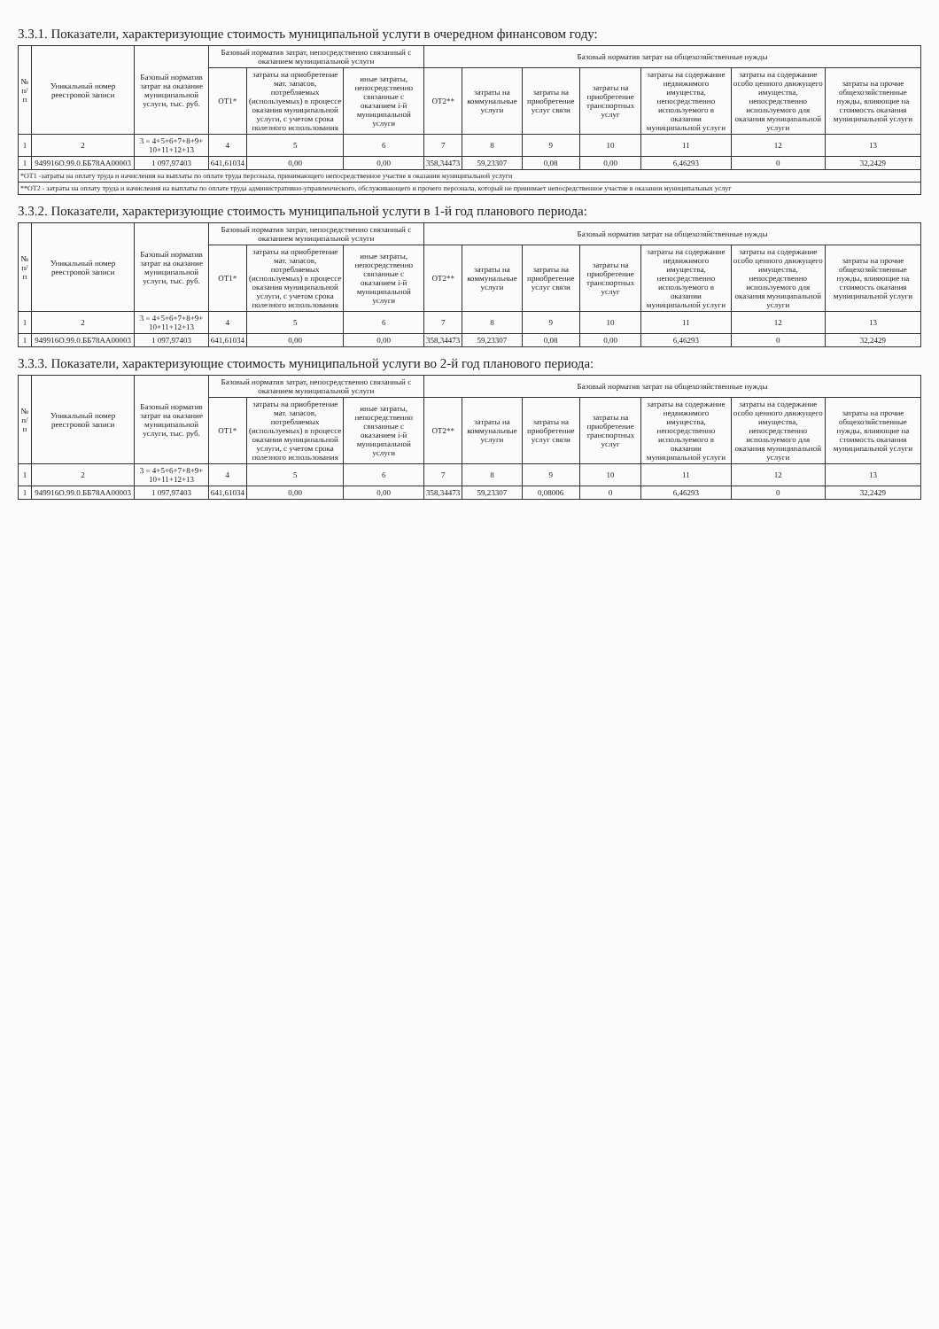3.3.1. Показатели, характеризующие стоимость муниципальной услуги в очередном финансовом году:
| № п/п | Уникальный номер реестровой записи | Базовый норматив затрат на оказание муниципальной услуги, тыс. руб. | Базовый норматив затрат, непосредственно связанный с оказанием муниципальной услуги | | | Базовый норматив затрат на общехозяйственные нужды | | | | | | |
| --- | --- | --- | --- | --- | --- | --- | --- | --- | --- | --- | --- | --- |
| | | | ОТ1* | затраты на приобретение мат. запасов, потребляемых (используемых) в процессе оказания муниципальной услуги, с учетом срока полезного использования | иные затраты, непосредственно связанные с оказанием i-й муниципальной услуги | ОТ2** | затраты на коммунальные услуги | затраты на приобретение услуг связи | затраты на приобретение транспортных услуг | затраты на содержание недвижимого имущества, непосредственно используемого в оказании муниципальной услуги | затраты на содержание особо ценного движущего имущества, непосредственно используемого для оказания муниципальной услуги | затраты на прочие общехозяйственные нужды, влияющие на стоимость оказания муниципальной услуги |
| 1 | 2 | 3 = 4+5+6+7+8+9+ 10+11+12+13 | 4 | 5 | 6 | 7 | 8 | 9 | 10 | 11 | 12 | 13 |
| 1 | 949916О.99.0.ББ78АА00003 | 1 097,97403 | 641,61034 | 0,00 | 0,00 | 358,34473 | 59,23307 | 0,08 | 0,00 | 6,46293 | 0 | 32,2429 |
*ОТ1 -затраты на оплату труда и начисления на выплаты по оплате труда персонала, принимающего непосредственное участие в оказании муниципальной услуги
**ОТ2 - затраты на оплату труда и начисления на выплаты по оплате труда административно-управленческого, обслуживающего и прочего персонала, который не принимает непосредственное участие в оказании муниципальных услуг
3.3.2. Показатели, характеризующие стоимость муниципальной услуги в 1-й год планового периода:
| № п/п | Уникальный номер реестровой записи | Базовый норматив затрат на оказание муниципальной услуги, тыс. руб. | Базовый норматив затрат, непосредственно связанный с оказанием муниципальной услуги | | | Базовый норматив затрат на общехозяйственные нужды | | | | | | |
| --- | --- | --- | --- | --- | --- | --- | --- | --- | --- | --- | --- | --- |
| | | | ОТ1* | затраты на приобретение мат. запасов, потребляемых (используемых) в процессе оказания муниципальной услуги, с учетом срока полезного использования | иные затраты, непосредственно связанные с оказанием i-й муниципальной услуги | ОТ2** | затраты на коммунальные услуги | затраты на приобретение услуг связи | затраты на приобретение транспортных услуг | затраты на содержание недвижимого имущества, непосредственно используемого в оказании муниципальной услуги | затраты на содержание особо ценного движущего имущества, непосредственно используемого для оказания муниципальной услуги | затраты на прочие общехозяйственные нужды, влияющие на стоимость оказания муниципальной услуги |
| 1 | 2 | 3 = 4+5+6+7+8+9+ 10+11+12+13 | 4 | 5 | 6 | 7 | 8 | 9 | 10 | 11 | 12 | 13 |
| 1 | 949916О.99.0.ББ78АА00003 | 1 097,97403 | 641,61034 | 0,00 | 0,00 | 358,34473 | 59,23307 | 0,08 | 0,00 | 6,46293 | 0 | 32,2429 |
3.3.3. Показатели, характеризующие стоимость муниципальной услуги во 2-й год планового периода:
| № п/п | Уникальный номер реестровой записи | Базовый норматив затрат на оказание муниципальной услуги, тыс. руб. | Базовый норматив затрат, непосредственно связанный с оказанием муниципальной услуги | | | Базовый норматив затрат на общехозяйственные нужды | | | | | | |
| --- | --- | --- | --- | --- | --- | --- | --- | --- | --- | --- | --- | --- |
| | | | ОТ1* | затраты на приобретение мат. запасов, потребляемых (используемых) в процессе оказания муниципальной услуги, с учетом срока полезного использования | иные затраты, непосредственно связанные с оказанием i-й муниципальной услуги | ОТ2** | затраты на коммунальные услуги | затраты на приобретение услуг связи | затраты на приобретение транспортных услуг | затраты на содержание недвижимого имущества, непосредственно используемого в оказании муниципальной услуги | затраты на содержание особо ценного движущего имущества, непосредственно используемого для оказания муниципальной услуги | затраты на прочие общехозяйственные нужды, влияющие на стоимость оказания муниципальной услуги |
| 1 | 2 | 3 = 4+5+6+7+8+9+ 10+11+12+13 | 4 | 5 | 6 | 7 | 8 | 9 | 10 | 11 | 12 | 13 |
| 1 | 949916О.99.0.ББ78АА00003 | 1 097,97403 | 641,61034 | 0,00 | 0,00 | 358,34473 | 59,23307 | 0,08006 | 0 | 6,46293 | 0 | 32,2429 |